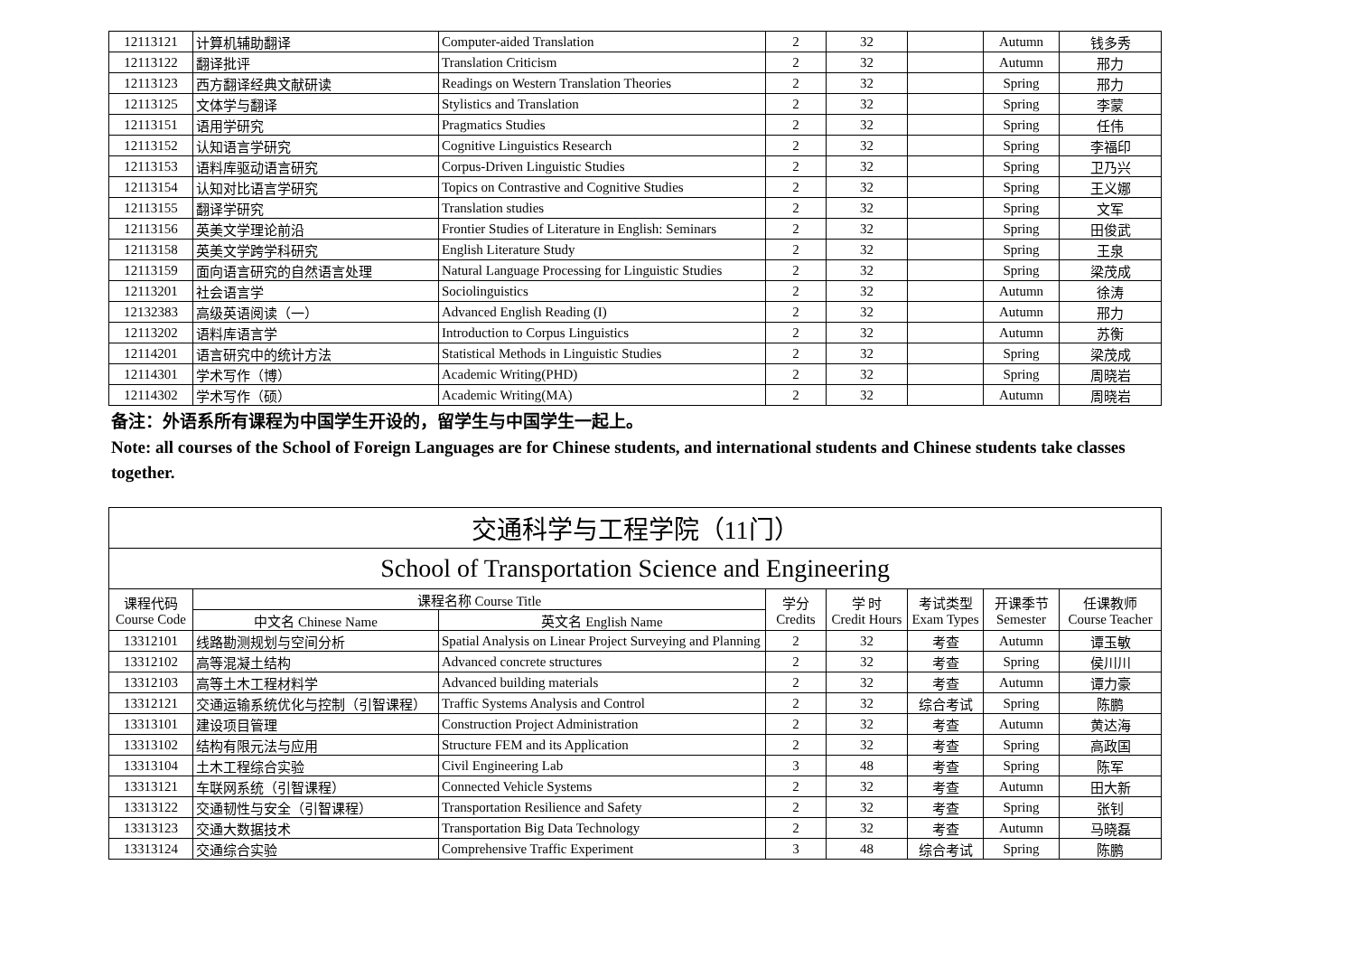| 12113121 | 计算机辅助翻译 | Computer-aided Translation | 2 | 32 | | Autumn | 钱多秀 |
| 12113122 | 翻译批评 | Translation Criticism | 2 | 32 | | Autumn | 邢力 |
| 12113123 | 西方翻译经典文献研读 | Readings on Western Translation Theories | 2 | 32 | | Spring | 邢力 |
| 12113125 | 文体学与翻译 | Stylistics and Translation | 2 | 32 | | Spring | 李蒙 |
| 12113151 | 语用学研究 | Pragmatics Studies | 2 | 32 | | Spring | 任伟 |
| 12113152 | 认知语言学研究 | Cognitive Linguistics Research | 2 | 32 | | Spring | 李福印 |
| 12113153 | 语料库驱动语言研究 | Corpus-Driven Linguistic Studies | 2 | 32 | | Spring | 卫乃兴 |
| 12113154 | 认知对比语言学研究 | Topics on Contrastive and Cognitive Studies | 2 | 32 | | Spring | 王义娜 |
| 12113155 | 翻译学研究 | Translation studies | 2 | 32 | | Spring | 文军 |
| 12113156 | 英美文学理论前沿 | Frontier Studies of Literature in English: Seminars | 2 | 32 | | Spring | 田俊武 |
| 12113158 | 英美文学跨学科研究 | English Literature Study | 2 | 32 | | Spring | 王泉 |
| 12113159 | 面向语言研究的自然语言处理 | Natural Language Processing for Linguistic Studies | 2 | 32 | | Spring | 梁茂成 |
| 12113201 | 社会语言学 | Sociolinguistics | 2 | 32 | | Autumn | 徐涛 |
| 12132383 | 高级英语阅读（一） | Advanced English Reading (I) | 2 | 32 | | Autumn | 邢力 |
| 12113202 | 语料库语言学 | Introduction to Corpus Linguistics | 2 | 32 | | Autumn | 苏衡 |
| 12114201 | 语言研究中的统计方法 | Statistical Methods in Linguistic Studies | 2 | 32 | | Spring | 梁茂成 |
| 12114301 | 学术写作（博） | Academic Writing(PHD) | 2 | 32 | | Spring | 周晓岩 |
| 12114302 | 学术写作（硕） | Academic Writing(MA) | 2 | 32 | | Autumn | 周晓岩 |
备注：外语系所有课程为中国学生开设的，留学生与中国学生一起上。
Note: all courses of the School of Foreign Languages are for Chinese students, and international students and Chinese students take classes together.
| 交通科学与工程学院（11门） | | | | | | | |
| School of Transportation Science and Engineering | | | | | | | |
| 课程代码 Course Code | 课程名称 Course Title | | 学分 Credits | 学 时 Credit Hours | 考试类型 Exam Types | 开课季节 Semester | 任课教师 Course Teacher |
| | 中文名 Chinese Name | 英文名 English Name | | | | | |
| 13312101 | 线路勘测规划与空间分析 | Spatial Analysis on Linear Project Surveying and Planning | 2 | 32 | 考查 | Autumn | 谭玉敏 |
| 13312102 | 高等混凝土结构 | Advanced concrete structures | 2 | 32 | 考查 | Spring | 侯川川 |
| 13312103 | 高等土木工程材料学 | Advanced building materials | 2 | 32 | 考查 | Autumn | 谭力豪 |
| 13312121 | 交通运输系统优化与控制（引智课程） | Traffic Systems Analysis and Control | 2 | 32 | 综合考试 | Spring | 陈鹏 |
| 13313101 | 建设项目管理 | Construction Project Administration | 2 | 32 | 考查 | Autumn | 黄达海 |
| 13313102 | 结构有限元法与应用 | Structure FEM and its Application | 2 | 32 | 考查 | Spring | 高政国 |
| 13313104 | 土木工程综合实验 | Civil Engineering Lab | 3 | 48 | 考查 | Spring | 陈军 |
| 13313121 | 车联网系统（引智课程） | Connected Vehicle Systems | 2 | 32 | 考查 | Autumn | 田大新 |
| 13313122 | 交通韧性与安全（引智课程） | Transportation Resilience and Safety | 2 | 32 | 考查 | Spring | 张钊 |
| 13313123 | 交通大数据技术 | Transportation Big Data Technology | 2 | 32 | 考查 | Autumn | 马晓磊 |
| 13313124 | 交通综合实验 | Comprehensive Traffic Experiment | 3 | 48 | 综合考试 | Spring | 陈鹏 |